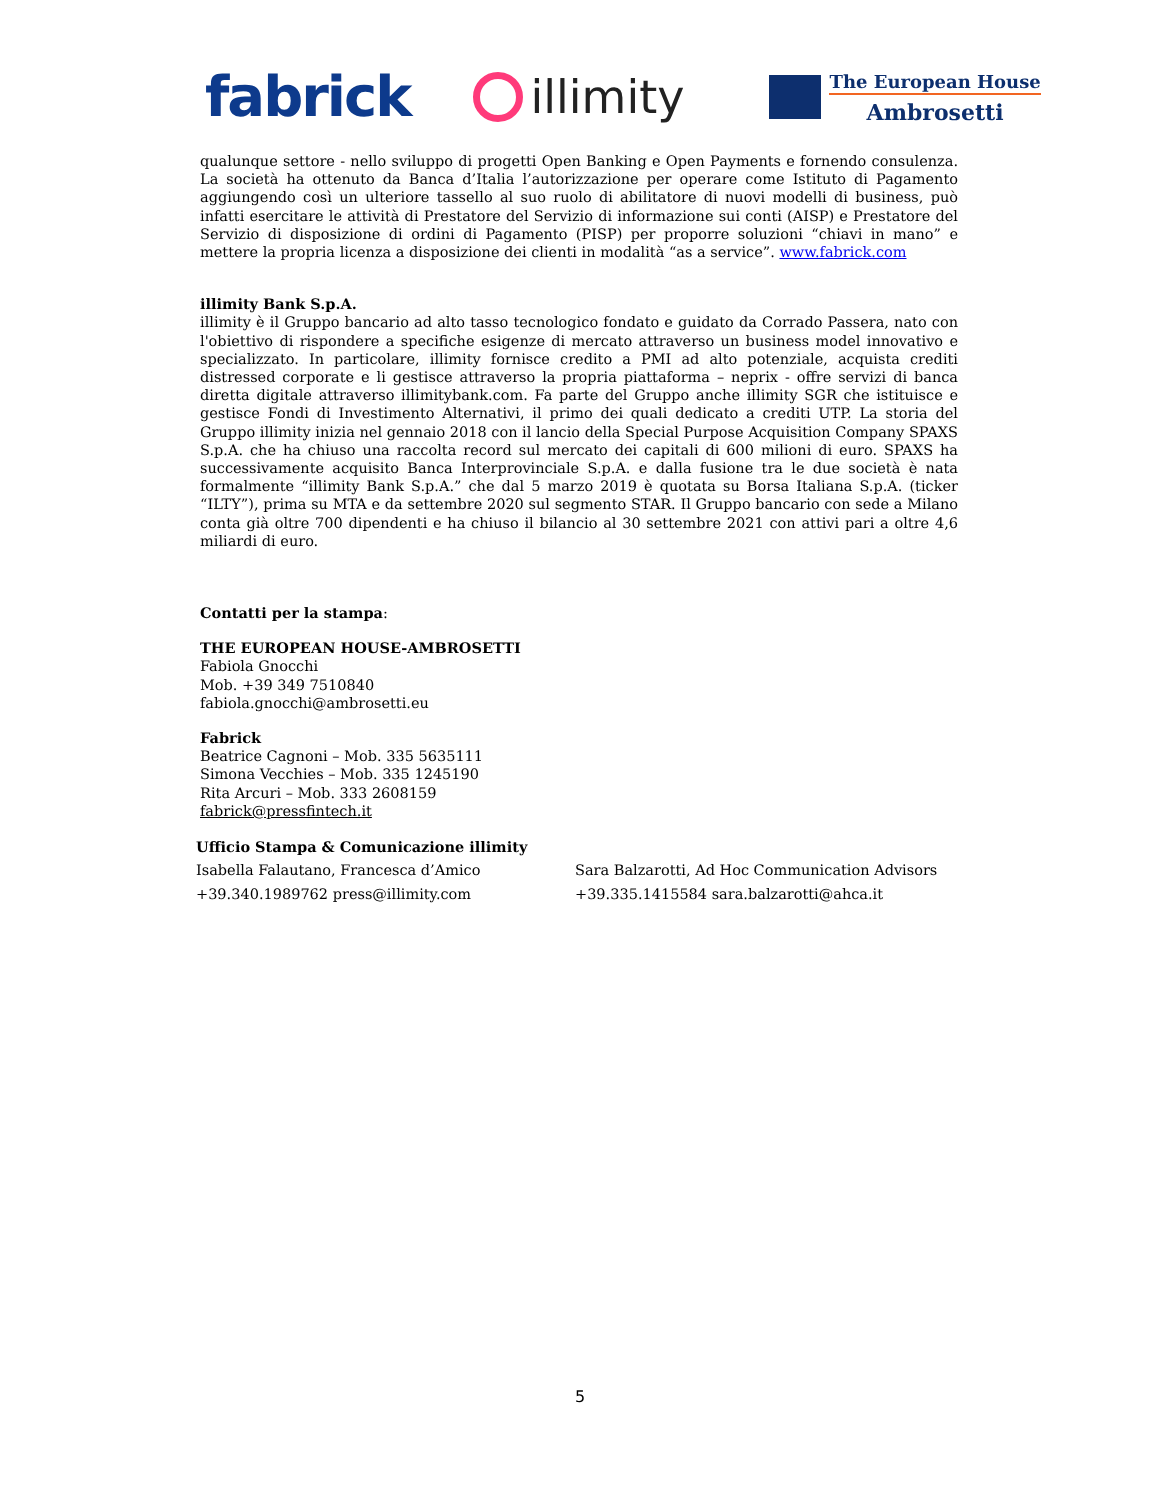fabrick
illimity
The European House
Ambrosetti
qualunque settore - nello sviluppo di progetti Open Banking e Open Payments e fornendo consulenza. La società ha ottenuto da Banca d’Italia l’autorizzazione per operare come Istituto di Pagamento aggiungendo così un ulteriore tassello al suo ruolo di abilitatore di nuovi modelli di business, può infatti esercitare le attività di Prestatore del Servizio di informazione sui conti (AISP) e Prestatore del Servizio di disposizione di ordini di Pagamento (PISP) per proporre soluzioni “chiavi in mano” e mettere la propria licenza a disposizione dei clienti in modalità “as a service”. www.fabrick.com
illimity Bank S.p.A.
illimity è il Gruppo bancario ad alto tasso tecnologico fondato e guidato da Corrado Passera, nato con l'obiettivo di rispondere a specifiche esigenze di mercato attraverso un business model innovativo e specializzato. In particolare, illimity fornisce credito a PMI ad alto potenziale, acquista crediti distressed corporate e li gestisce attraverso la propria piattaforma – neprix - offre servizi di banca diretta digitale attraverso illimitybank.com. Fa parte del Gruppo anche illimity SGR che istituisce e gestisce Fondi di Investimento Alternativi, il primo dei quali dedicato a crediti UTP. La storia del Gruppo illimity inizia nel gennaio 2018 con il lancio della Special Purpose Acquisition Company SPAXS S.p.A. che ha chiuso una raccolta record sul mercato dei capitali di 600 milioni di euro. SPAXS ha successivamente acquisito Banca Interprovinciale S.p.A. e dalla fusione tra le due società è nata formalmente “illimity Bank S.p.A.” che dal 5 marzo 2019 è quotata su Borsa Italiana S.p.A. (ticker “ILTY”), prima su MTA e da settembre 2020 sul segmento STAR. Il Gruppo bancario con sede a Milano conta già oltre 700 dipendenti e ha chiuso il bilancio al 30 settembre 2021 con attivi pari a oltre 4,6 miliardi di euro.
Contatti per la stampa:
THE EUROPEAN HOUSE-AMBROSETTI
Fabiola Gnocchi
Mob. +39 349 7510840
fabiola.gnocchi@ambrosetti.eu
Fabrick
Beatrice Cagnoni – Mob. 335 5635111
Simona Vecchies – Mob. 335 1245190
Rita Arcuri – Mob. 333 2608159
fabrick@pressfintech.it
Ufficio Stampa & Comunicazione illimity
Isabella Falautano, Francesca d’Amico
+39.340.1989762 press@illimity.com
Sara Balzarotti, Ad Hoc Communication Advisors
+39.335.1415584 sara.balzarotti@ahca.it
5